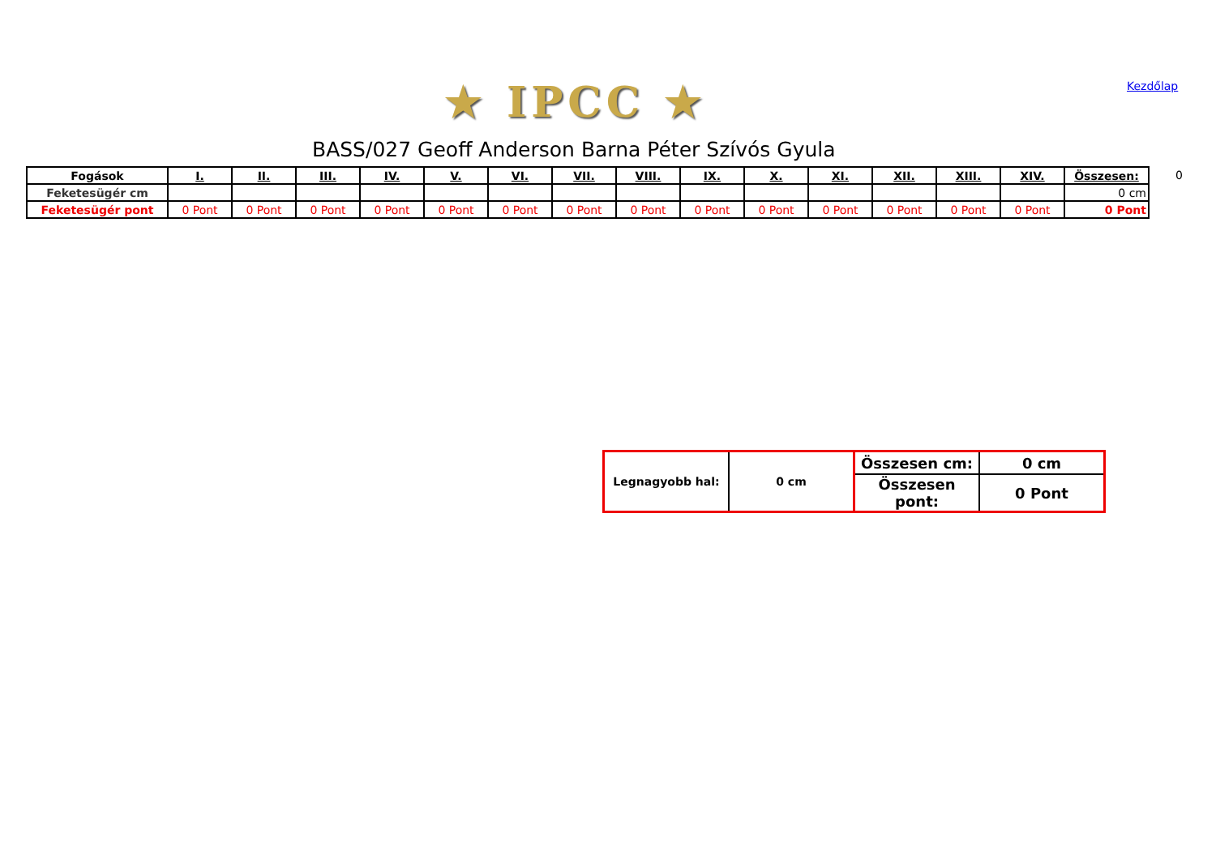★ IPCC ★ Kezdőlap
BASS/027 Geoff Anderson Barna Péter Szívós Gyula
| Fogások | I. | II. | III. | IV. | V. | VI. | VII. | VIII. | IX. | X. | XI. | XII. | XIII. | XIV. | Összesen: |
| --- | --- | --- | --- | --- | --- | --- | --- | --- | --- | --- | --- | --- | --- | --- | --- |
| Feketesügér cm | | | | | | | | | | | | | | | 0 cm |
| Feketesügér pont | 0 Pont | 0 Pont | 0 Pont | 0 Pont | 0 Pont | 0 Pont | 0 Pont | 0 Pont | 0 Pont | 0 Pont | 0 Pont | 0 Pont | 0 Pont | 0 Pont | 0 Pont |
0
| Legnagyobb hal: | 0 cm | Összesen cm: | 0 cm |
| | | Összesen pont: | 0 Pont |